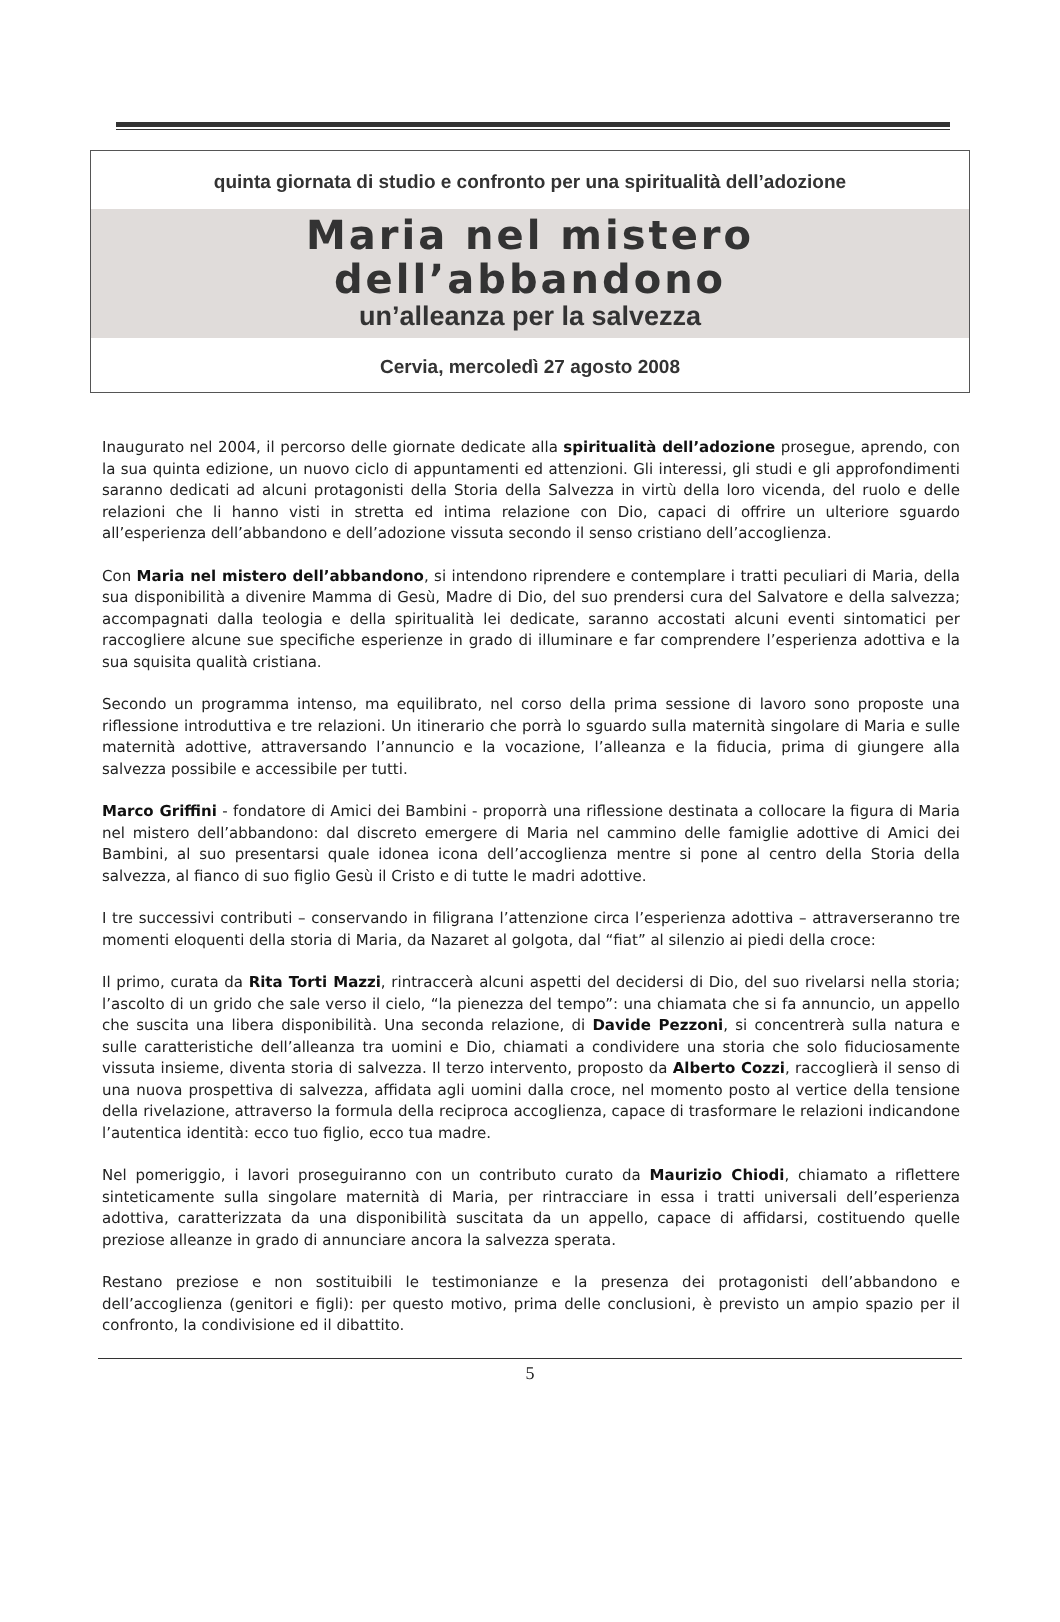quinta giornata di studio e confronto per una spiritualità dell’adozione
Maria nel mistero
dell’abbandono
un’alleanza per la salvezza
Cervia, mercoledì 27 agosto 2008
Inaugurato nel 2004, il percorso delle giornate dedicate alla spiritualità dell’adozione prosegue, aprendo, con la sua quinta edizione, un nuovo ciclo di appuntamenti ed attenzioni. Gli interessi, gli studi e gli approfondimenti saranno dedicati ad alcuni protagonisti della Storia della Salvezza in virtù della loro vicenda, del ruolo e delle relazioni che li hanno visti in stretta ed intima relazione con Dio, capaci di offrire un ulteriore sguardo all’esperienza dell’abbandono e dell’adozione vissuta secondo il senso cristiano dell’accoglienza.
Con Maria nel mistero dell’abbandono, si intendono riprendere e contemplare i tratti peculiari di Maria, della sua disponibilità a divenire Mamma di Gesù, Madre di Dio, del suo prendersi cura del Salvatore e della salvezza; accompagnati dalla teologia e della spiritualità lei dedicate, saranno accostati alcuni eventi sintomatici per raccogliere alcune sue specifiche esperienze in grado di illuminare e far comprendere l’esperienza adottiva e la sua squisita qualità cristiana.
Secondo un programma intenso, ma equilibrato, nel corso della prima sessione di lavoro sono proposte una riflessione introduttiva e tre relazioni. Un itinerario che porrà lo sguardo sulla maternità singolare di Maria e sulle maternità adottive, attraversando l’annuncio e la vocazione, l’alleanza e la fiducia, prima di giungere alla salvezza possibile e accessibile per tutti.
Marco Griffini - fondatore di Amici dei Bambini - proporrà una riflessione destinata a collocare la figura di Maria nel mistero dell’abbandono: dal discreto emergere di Maria nel cammino delle famiglie adottive di Amici dei Bambini, al suo presentarsi quale idonea icona dell’accoglienza mentre si pone al centro della Storia della salvezza, al fianco di suo figlio Gesù il Cristo e di tutte le madri adottive.
I tre successivi contributi – conservando in filigrana l’attenzione circa l’esperienza adottiva – attraverseranno tre momenti eloquenti della storia di Maria, da Nazaret al golgota, dal “fiat” al silenzio ai piedi della croce:
Il primo, curata da Rita Torti Mazzi, rintraccerà alcuni aspetti del decidersi di Dio, del suo rivelarsi nella storia; l’ascolto di un grido che sale verso il cielo, “la pienezza del tempo”: una chiamata che si fa annuncio, un appello che suscita una libera disponibilità. Una seconda relazione, di Davide Pezzoni, si concentrerà sulla natura e sulle caratteristiche dell’alleanza tra uomini e Dio, chiamati a condividere una storia che solo fiduciosamente vissuta insieme, diventa storia di salvezza. Il terzo intervento, proposto da Alberto Cozzi, raccoglierà il senso di una nuova prospettiva di salvezza, affidata agli uomini dalla croce, nel momento posto al vertice della tensione della rivelazione, attraverso la formula della reciproca accoglienza, capace di trasformare le relazioni indicandone l’autentica identità: ecco tuo figlio, ecco tua madre.
Nel pomeriggio, i lavori proseguiranno con un contributo curato da Maurizio Chiodi, chiamato a riflettere sinteticamente sulla singolare maternità di Maria, per rintracciare in essa i tratti universali dell’esperienza adottiva, caratterizzata da una disponibilità suscitata da un appello, capace di affidarsi, costituendo quelle preziose alleanze in grado di annunciare ancora la salvezza sperata.
Restano preziose e non sostituibili le testimonianze e la presenza dei protagonisti dell’abbandono e dell’accoglienza (genitori e figli): per questo motivo, prima delle conclusioni, è previsto un ampio spazio per il confronto, la condivisione ed il dibattito.
5